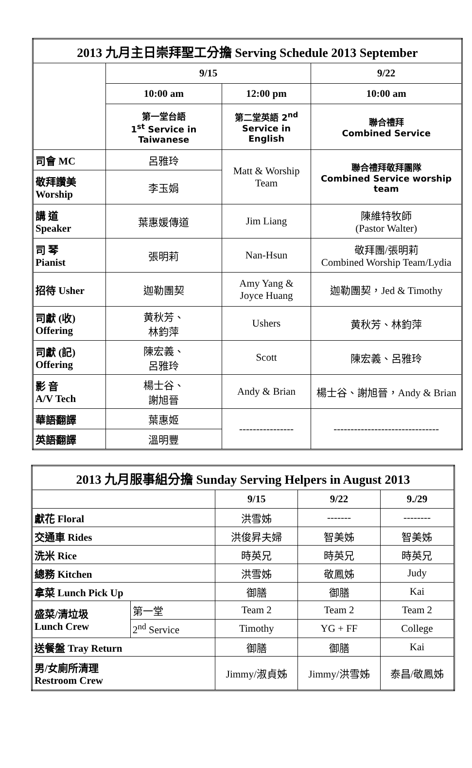| 2013 九月主日崇拜聖工分擔 Serving Schedule 2013 September | | | |
| | 9/15 | | 9/22 |
| | 10:00 am | 12:00 pm | 10:00 am |
| | 第一堂台語 1<sup>st</sup> Service in Taiwanese | 第二堂英語 2<sup>nd</sup> Service in English | 聯合禮拜 Combined Service |
| 司會 MC | 呂雅玲 | Matt & Worship Team | 聯合禮拜敬拜團隊 Combined Service worship team |
| 敬拜讚美 Worship | 李玉娟 | | |
| 講 道 Speaker | 葉惠媛傳道 | Jim Liang | 陳維特牧師 (Pastor Walter) |
| 司 琴 Pianist | 張明莉 | Nan-Hsun | 敬拜團/張明莉 Combined Worship Team/Lydia |
| 招待 Usher | 迦勒團契 | Amy Yang & Joyce Huang | 迦勒團契，Jed & Timothy |
| 司獻 (收) Offering | 黄秋芳、 林鈞萍 | Ushers | 黄秋芳、林鈞萍 |
| 司獻 (記) Offering | 陳宏義、 呂雅玲 | Scott | 陳宏義、呂雅玲 |
| 影 音 A/V Tech | 楊士谷、 謝旭晉 | Andy & Brian | 楊士谷、謝旭晉，Andy & Brian |
| 華語翻譯 | 葉惠姬 | ---------------- | ------------------------------- |
| 英語翻譯 | 溫明豐 | | |
| 2013 九月服事組分擔 Sunday Serving Helpers in August 2013 | | | | |
| | | 9/15 | 9/22 | 9./29 |
| 獻花 Floral | | 洪雪姊 | ------- | -------- |
| 交通車 Rides | | 洪俊昇夫婦 | 智美姊 | 智美姊 |
| 洗米 Rice | | 時英兄 | 時英兄 | 時英兄 |
| 總務 Kitchen | | 洪雪姊 | 敬鳳姊 | Judy |
| 拿菜 Lunch Pick Up | | 御膳 | 御膳 | Kai |
| 盛菜/清垃圾 Lunch Crew | 第一堂 | Team 2 | Team 2 | Team 2 |
| | 2<sup>nd</sup> Service | Timothy | YG + FF | College |
| 送餐盤 Tray Return | | 御膳 | 御膳 | Kai |
| 男/女廁所清理 Restroom Crew | | Jimmy/淑貞姊 | Jimmy/洪雪姊 | 泰昌/敬鳳姊 |